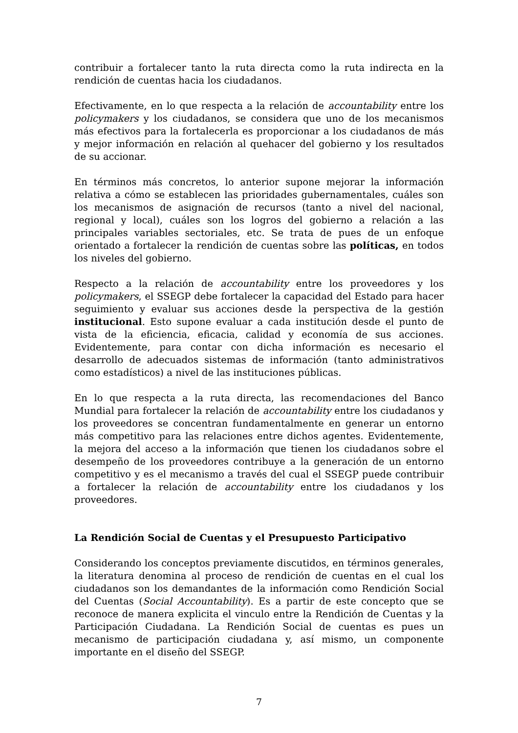contribuir a fortalecer tanto la ruta directa como la ruta indirecta en la rendición de cuentas hacia los ciudadanos.
Efectivamente, en lo que respecta a la relación de accountability entre los policymakers y los ciudadanos, se considera que uno de los mecanismos más efectivos para la fortalecerla es proporcionar a los ciudadanos de más y mejor información en relación al quehacer del gobierno y los resultados de su accionar.
En términos más concretos, lo anterior supone mejorar la información relativa a cómo se establecen las prioridades gubernamentales, cuáles son los mecanismos de asignación de recursos (tanto a nivel del nacional, regional y local), cuáles son los logros del gobierno a relación a las principales variables sectoriales, etc. Se trata de pues de un enfoque orientado a fortalecer la rendición de cuentas sobre las políticas, en todos los niveles del gobierno.
Respecto a la relación de accountability entre los proveedores y los policymakers, el SSEGP debe fortalecer la capacidad del Estado para hacer seguimiento y evaluar sus acciones desde la perspectiva de la gestión institucional. Esto supone evaluar a cada institución desde el punto de vista de la eficiencia, eficacia, calidad y economía de sus acciones. Evidentemente, para contar con dicha información es necesario el desarrollo de adecuados sistemas de información (tanto administrativos como estadísticos) a nivel de las instituciones públicas.
En lo que respecta a la ruta directa, las recomendaciones del Banco Mundial para fortalecer la relación de accountability entre los ciudadanos y los proveedores se concentran fundamentalmente en generar un entorno más competitivo para las relaciones entre dichos agentes. Evidentemente, la mejora del acceso a la información que tienen los ciudadanos sobre el desempeño de los proveedores contribuye a la generación de un entorno competitivo y es el mecanismo a través del cual el SSEGP puede contribuir a fortalecer la relación de accountability entre los ciudadanos y los proveedores.
La Rendición Social de Cuentas y el Presupuesto Participativo
Considerando los conceptos previamente discutidos, en términos generales, la literatura denomina al proceso de rendición de cuentas en el cual los ciudadanos son los demandantes de la información como Rendición Social del Cuentas (Social Accountability). Es a partir de este concepto que se reconoce de manera explicita el vinculo entre la Rendición de Cuentas y la Participación Ciudadana. La Rendición Social de cuentas es pues un mecanismo de participación ciudadana y, así mismo, un componente importante en el diseño del SSEGP.
7